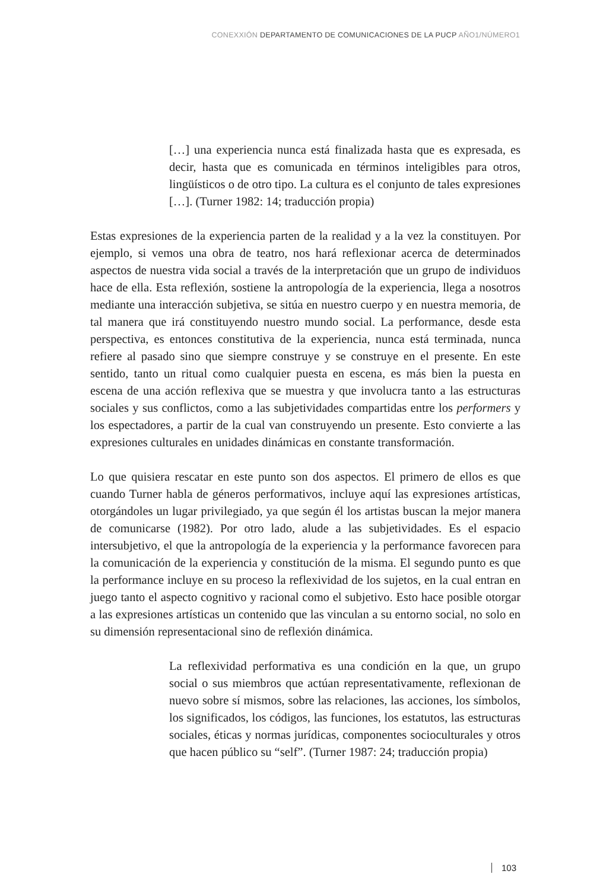CONEXXIÓN DEPARTAMENTO DE COMUNICACIONES DE LA PUCP AÑO1/NÚMERO1
[…] una experiencia nunca está finalizada hasta que es expresada, es decir, hasta que es comunicada en términos inteligibles para otros, lingüísticos o de otro tipo. La cultura es el conjunto de tales expresiones […]. (Turner 1982: 14; traducción propia)
Estas expresiones de la experiencia parten de la realidad y a la vez la constituyen. Por ejemplo, si vemos una obra de teatro, nos hará reflexionar acerca de determinados aspectos de nuestra vida social a través de la interpretación que un grupo de individuos hace de ella. Esta reflexión, sostiene la antropología de la experiencia, llega a nosotros mediante una interacción subjetiva, se sitúa en nuestro cuerpo y en nuestra memoria, de tal manera que irá constituyendo nuestro mundo social. La performance, desde esta perspectiva, es entonces constitutiva de la experiencia, nunca está terminada, nunca refiere al pasado sino que siempre construye y se construye en el presente. En este sentido, tanto un ritual como cualquier puesta en escena, es más bien la puesta en escena de una acción reflexiva que se muestra y que involucra tanto a las estructuras sociales y sus conflictos, como a las subjetividades compartidas entre los performers y los espectadores, a partir de la cual van construyendo un presente. Esto convierte a las expresiones culturales en unidades dinámicas en constante transformación.
Lo que quisiera rescatar en este punto son dos aspectos. El primero de ellos es que cuando Turner habla de géneros performativos, incluye aquí las expresiones artísticas, otorgándoles un lugar privilegiado, ya que según él los artistas buscan la mejor manera de comunicarse (1982). Por otro lado, alude a las subjetividades. Es el espacio intersubjetivo, el que la antropología de la experiencia y la performance favorecen para la comunicación de la experiencia y constitución de la misma. El segundo punto es que la performance incluye en su proceso la reflexividad de los sujetos, en la cual entran en juego tanto el aspecto cognitivo y racional como el subjetivo. Esto hace posible otorgar a las expresiones artísticas un contenido que las vinculan a su entorno social, no solo en su dimensión representacional sino de reflexión dinámica.
La reflexividad performativa es una condición en la que, un grupo social o sus miembros que actúan representativamente, reflexionan de nuevo sobre sí mismos, sobre las relaciones, las acciones, los símbolos, los significados, los códigos, las funciones, los estatutos, las estructuras sociales, éticas y normas jurídicas, componentes socioculturales y otros que hacen público su “self”. (Turner 1987: 24; traducción propia)
103